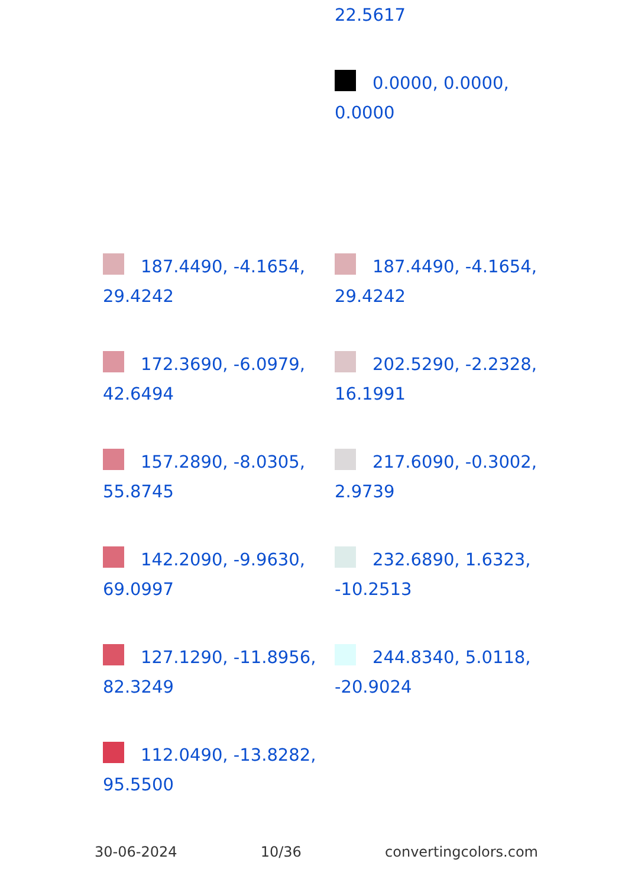22.5617
0.0000, 0.0000, 0.0000
187.4490, -4.1654, 29.4242
187.4490, -4.1654, 29.4242
172.3690, -6.0979, 42.6494
202.5290, -2.2328, 16.1991
157.2890, -8.0305, 55.8745
217.6090, -0.3002, 2.9739
142.2090, -9.9630, 69.0997
232.6890, 1.6323, -10.2513
127.1290, -11.8956, 82.3249
244.8340, 5.0118, -20.9024
112.0490, -13.8282, 95.5500
30-06-2024 10/36 convertingcolors.com